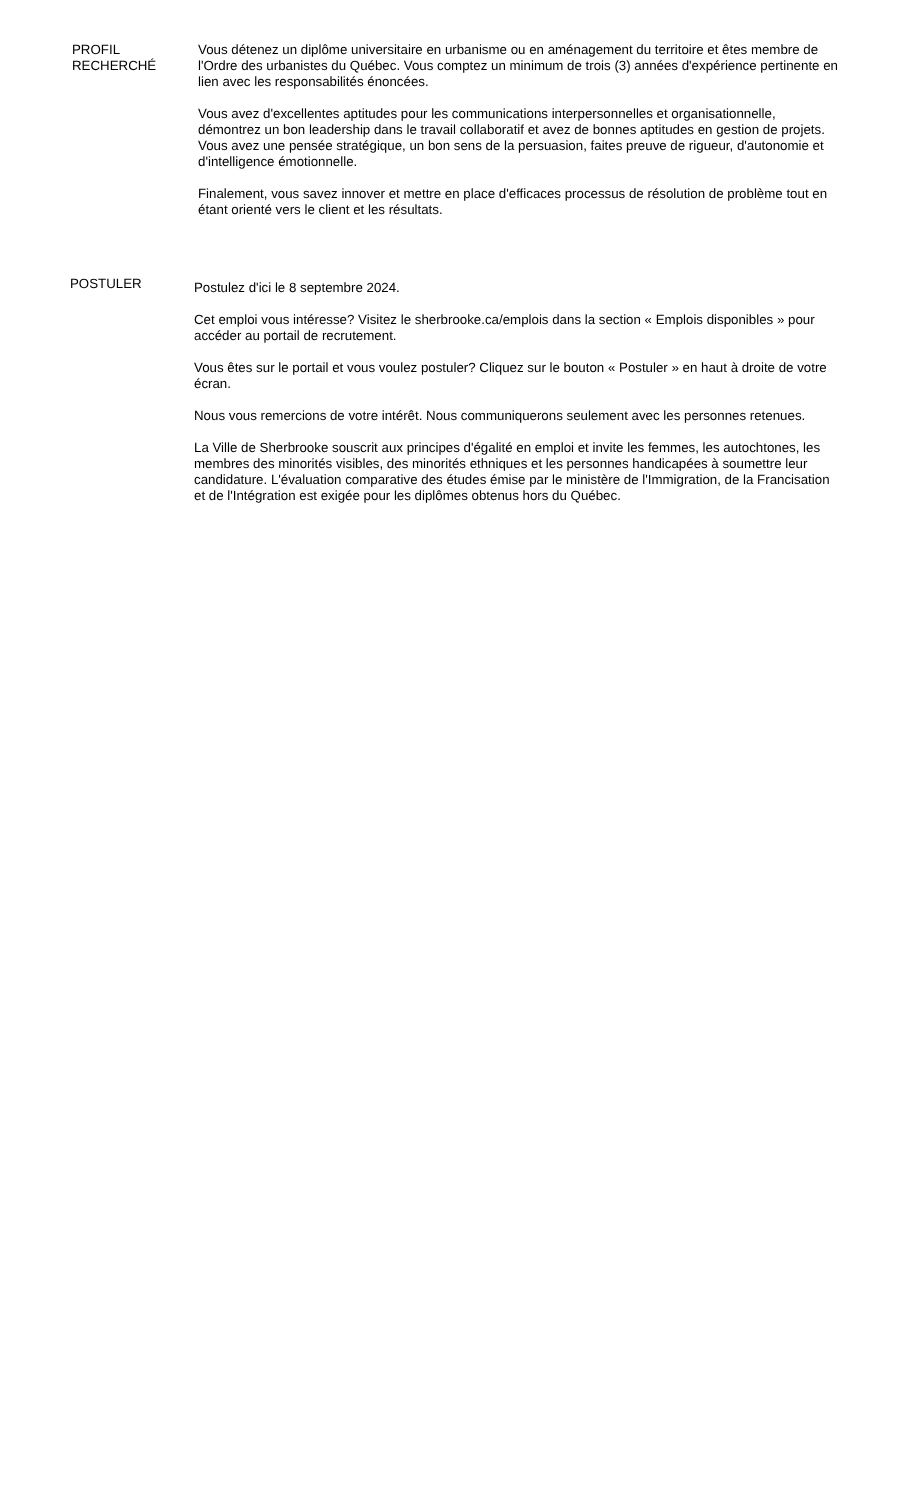PROFIL
RECHERCHÉ
Vous détenez un diplôme universitaire en urbanisme ou en aménagement du territoire et êtes membre de l'Ordre des urbanistes du Québec. Vous comptez un minimum de trois (3) années d'expérience pertinente en lien avec les responsabilités énoncées.
Vous avez d'excellentes aptitudes pour les communications interpersonnelles et organisationnelle, démontrez un bon leadership dans le travail collaboratif et avez de bonnes aptitudes en gestion de projets. Vous avez une pensée stratégique, un bon sens de la persuasion, faites preuve de rigueur, d'autonomie et d'intelligence émotionnelle.
Finalement, vous savez innover et mettre en place d'efficaces processus de résolution de problème tout en étant orienté vers le client et les résultats.
POSTULER
Postulez d'ici le 8 septembre 2024.
Cet emploi vous intéresse? Visitez le sherbrooke.ca/emplois dans la section « Emplois disponibles » pour accéder au portail de recrutement.
Vous êtes sur le portail et vous voulez postuler? Cliquez sur le bouton « Postuler » en haut à droite de votre écran.
Nous vous remercions de votre intérêt. Nous communiquerons seulement avec les personnes retenues.
La Ville de Sherbrooke souscrit aux principes d'égalité en emploi et invite les femmes, les autochtones, les membres des minorités visibles, des minorités ethniques et les personnes handicapées à soumettre leur candidature. L'évaluation comparative des études émise par le ministère de l'Immigration, de la Francisation et de l'Intégration est exigée pour les diplômes obtenus hors du Québec.